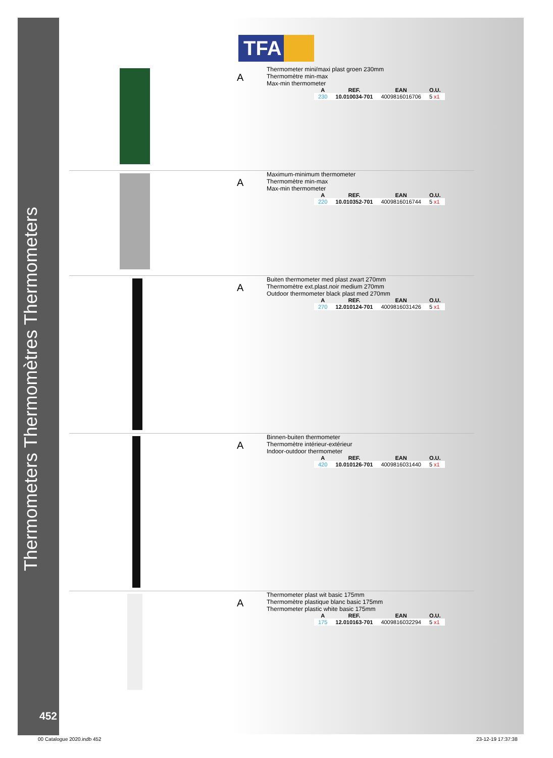Thermometers Thermomètres Thermometers
TFA
A
Thermometer mini/maxi plast groen 230mm
Thermomètre min-max
Max-min thermometer
| A | REF. | EAN | O.U. |
| --- | --- | --- | --- |
| 230 | 10.010034-701 | 4009816016706 | 5 x1 |
A
Maximum-minimum thermometer
Thermomètre min-max
Max-min thermometer
| A | REF. | EAN | O.U. |
| --- | --- | --- | --- |
| 220 | 10.010352-701 | 4009816016744 | 5 x1 |
A
Buiten thermometer med plast zwart 270mm
Thermomètre ext.plast.noir medium 270mm
Outdoor thermometer black plast med 270mm
| A | REF. | EAN | O.U. |
| --- | --- | --- | --- |
| 270 | 12.010124-701 | 4009816031426 | 5 x1 |
A
Binnen-buiten thermometer
Thermomètre intérieur-extérieur
Indoor-outdoor thermometer
| A | REF. | EAN | O.U. |
| --- | --- | --- | --- |
| 420 | 10.010126-701 | 4009816031440 | 5 x1 |
A
Thermometer plast wit basic 175mm
Thermomètre plastique blanc basic 175mm
Thermometer plastic white basic 175mm
| A | REF. | EAN | O.U. |
| --- | --- | --- | --- |
| 175 | 12.010163-701 | 4009816032294 | 5 x1 |
452
00 Catalogue 2020.indb 452 23-12-19 17:37:38